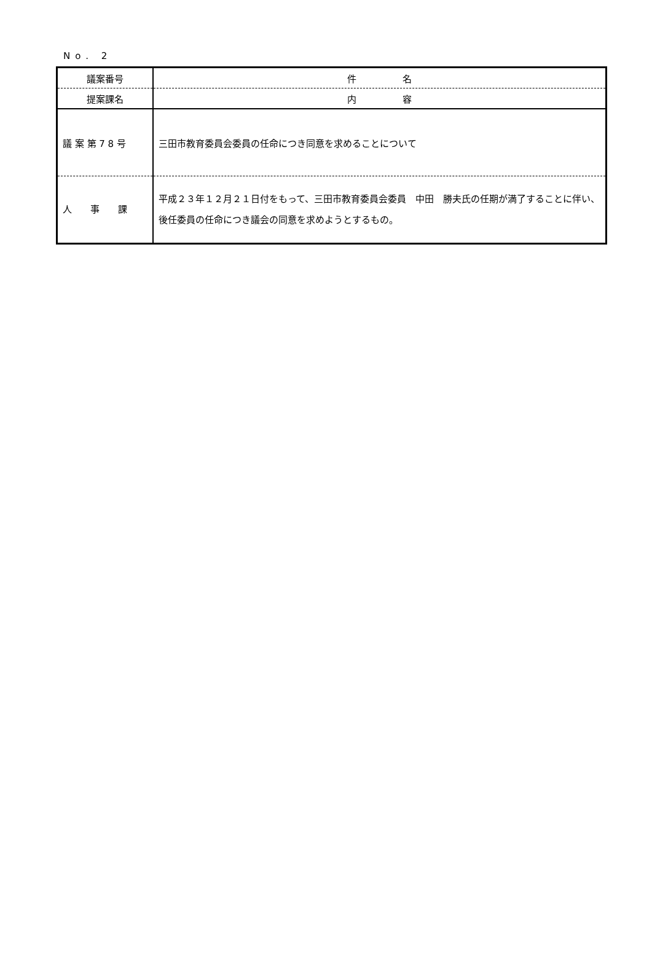No. 2
| 議案番号 | 件 名 |
| 提案課名 | 内 容 |
| 議 案 第 7 8 号 | 三田市教育委員会委員の任命につき同意を求めることについて |
| 人 事 課 | 平成２３年１２月２１日付をもって、三田市教育委員会委員 中田 勝夫氏の任期が満了することに伴い、後任委員の任命につき議会の同意を求めようとするもの。 |